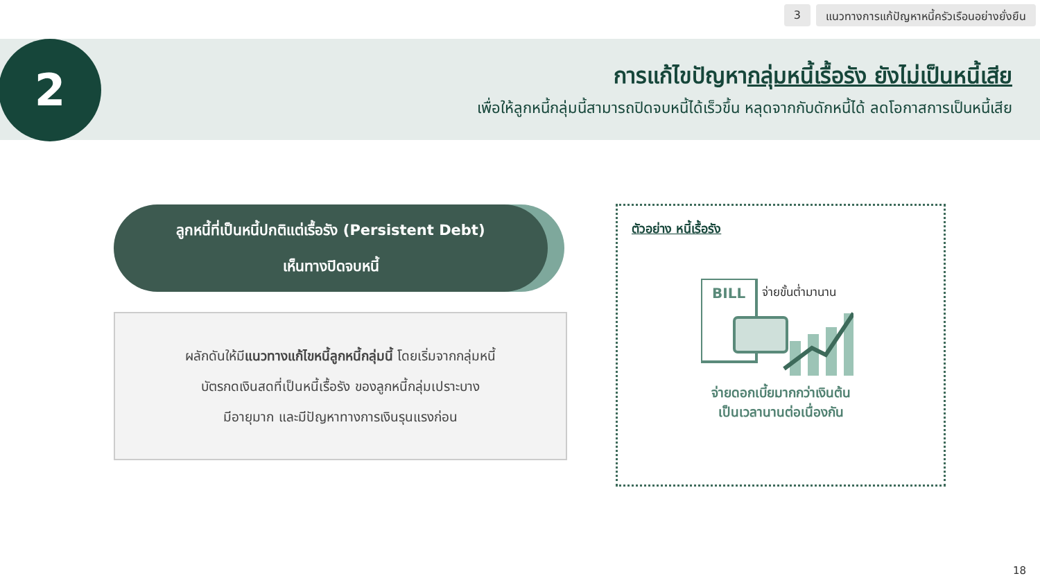3 แนวทางการแก้ปัญหาหนี้ครัวเรือนอย่างยั่งยืน
2
การแก้ไขปัญหากลุ่มหนี้เรื้อรัง ยังไม่เป็นหนี้เสีย
เพื่อให้ลูกหนี้กลุ่มนี้สามารถปิดจบหนี้ได้เร็วขึ้น หลุดจากกับดักหนี้ได้ ลดโอกาสการเป็นหนี้เสีย
ลูกหนี้ที่เป็นหนี้ปกติแต่เรื้อรัง (Persistent Debt)
เห็นทางปิดจบหนี้
ผลักดันให้มีแนวทางแก้ไขหนี้ลูกหนี้กลุ่มนี้ โดยเริ่มจากกลุ่มหนี้
บัตรกดเงินสดที่เป็นหนี้เรื้อรัง ของลูกหนี้กลุ่มเปราะบาง
มีอายุมาก และมีปัญหาทางการเงินรุนแรงก่อน
ตัวอย่าง หนี้เรื้อรัง
BILL
จ่ายขั้นต่ำมานาน
จ่ายดอกเบี้ยมากกว่าเงินต้น
เป็นเวลานานต่อเนื่องกัน
18